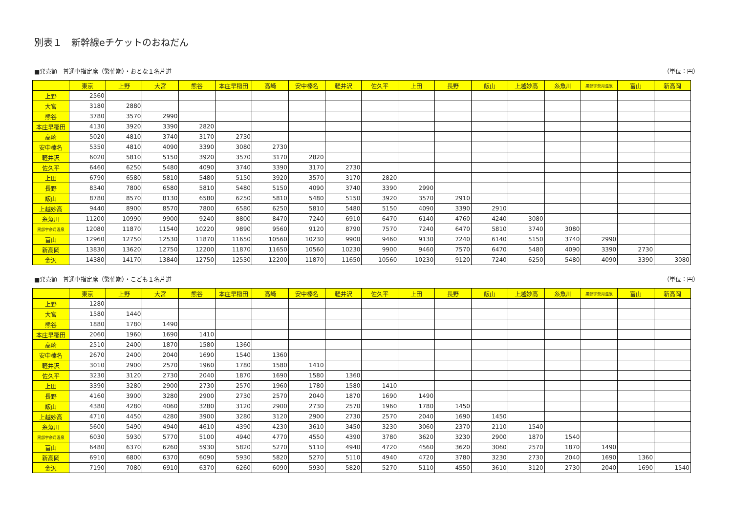別表１　新幹線eチケットのおねだん
■発売額　普通車指定席（繁忙期）・おとな１名片道 （単位：円）
| | 東京 | 上野 | 大宮 | 熊谷 | 本庄早稲田 | 高崎 | 安中榛名 | 軽井沢 | 佐久平 | 上田 | 長野 | 飯山 | 上越妙高 | 糸魚川 | 黒部宇奈月温泉 | 富山 | 新高岡 |
| --- | --- | --- | --- | --- | --- | --- | --- | --- | --- | --- | --- | --- | --- | --- | --- | --- | --- |
| 上野 | 2560 | | | | | | | | | | | | | | | | |
| 大宮 | 3180 | 2880 | | | | | | | | | | | | | | | |
| 熊谷 | 3780 | 3570 | 2990 | | | | | | | | | | | | | | |
| 本庄早稲田 | 4130 | 3920 | 3390 | 2820 | | | | | | | | | | | | | |
| 高崎 | 5020 | 4810 | 3740 | 3170 | 2730 | | | | | | | | | | | | |
| 安中榛名 | 5350 | 4810 | 4090 | 3390 | 3080 | 2730 | | | | | | | | | | | |
| 軽井沢 | 6020 | 5810 | 5150 | 3920 | 3570 | 3170 | 2820 | | | | | | | | | | |
| 佐久平 | 6460 | 6250 | 5480 | 4090 | 3740 | 3390 | 3170 | 2730 | | | | | | | | | |
| 上田 | 6790 | 6580 | 5810 | 5480 | 5150 | 3920 | 3570 | 3170 | 2820 | | | | | | | | |
| 長野 | 8340 | 7800 | 6580 | 5810 | 5480 | 5150 | 4090 | 3740 | 3390 | 2990 | | | | | | | |
| 飯山 | 8780 | 8570 | 8130 | 6580 | 6250 | 5810 | 5480 | 5150 | 3920 | 3570 | 2910 | | | | | | |
| 上越妙高 | 9440 | 8900 | 8570 | 7800 | 6580 | 6250 | 5810 | 5480 | 5150 | 4090 | 3390 | 2910 | | | | | |
| 糸魚川 | 11200 | 10990 | 9900 | 9240 | 8800 | 8470 | 7240 | 6910 | 6470 | 6140 | 4760 | 4240 | 3080 | | | | |
| 黒部宇奈月温泉 | 12080 | 11870 | 11540 | 10220 | 9890 | 9560 | 9120 | 8790 | 7570 | 7240 | 6470 | 5810 | 3740 | 3080 | | | |
| 富山 | 12960 | 12750 | 12530 | 11870 | 11650 | 10560 | 10230 | 9900 | 9460 | 9130 | 7240 | 6140 | 5150 | 3740 | 2990 | | |
| 新高岡 | 13830 | 13620 | 12750 | 12200 | 11870 | 11650 | 10560 | 10230 | 9900 | 9460 | 7570 | 6470 | 5480 | 4090 | 3390 | 2730 | |
| 金沢 | 14380 | 14170 | 13840 | 12750 | 12530 | 12200 | 11870 | 11650 | 10560 | 10230 | 9120 | 7240 | 6250 | 5480 | 4090 | 3390 | 3080 |
■発売額　普通車指定席（繁忙期）・こども１名片道 （単位：円）
| | 東京 | 上野 | 大宮 | 熊谷 | 本庄早稲田 | 高崎 | 安中榛名 | 軽井沢 | 佐久平 | 上田 | 長野 | 飯山 | 上越妙高 | 糸魚川 | 黒部宇奈月温泉 | 富山 | 新高岡 |
| --- | --- | --- | --- | --- | --- | --- | --- | --- | --- | --- | --- | --- | --- | --- | --- | --- | --- |
| 上野 | 1280 | | | | | | | | | | | | | | | | |
| 大宮 | 1580 | 1440 | | | | | | | | | | | | | | | |
| 熊谷 | 1880 | 1780 | 1490 | | | | | | | | | | | | | | |
| 本庄早稲田 | 2060 | 1960 | 1690 | 1410 | | | | | | | | | | | | | |
| 高崎 | 2510 | 2400 | 1870 | 1580 | 1360 | | | | | | | | | | | | |
| 安中榛名 | 2670 | 2400 | 2040 | 1690 | 1540 | 1360 | | | | | | | | | | | |
| 軽井沢 | 3010 | 2900 | 2570 | 1960 | 1780 | 1580 | 1410 | | | | | | | | | | |
| 佐久平 | 3230 | 3120 | 2730 | 2040 | 1870 | 1690 | 1580 | 1360 | | | | | | | | | |
| 上田 | 3390 | 3280 | 2900 | 2730 | 2570 | 1960 | 1780 | 1580 | 1410 | | | | | | | | |
| 長野 | 4160 | 3900 | 3280 | 2900 | 2730 | 2570 | 2040 | 1870 | 1690 | 1490 | | | | | | | |
| 飯山 | 4380 | 4280 | 4060 | 3280 | 3120 | 2900 | 2730 | 2570 | 1960 | 1780 | 1450 | | | | | | |
| 上越妙高 | 4710 | 4450 | 4280 | 3900 | 3280 | 3120 | 2900 | 2730 | 2570 | 2040 | 1690 | 1450 | | | | | |
| 糸魚川 | 5600 | 5490 | 4940 | 4610 | 4390 | 4230 | 3610 | 3450 | 3230 | 3060 | 2370 | 2110 | 1540 | | | | |
| 黒部宇奈月温泉 | 6030 | 5930 | 5770 | 5100 | 4940 | 4770 | 4550 | 4390 | 3780 | 3620 | 3230 | 2900 | 1870 | 1540 | | | |
| 富山 | 6480 | 6370 | 6260 | 5930 | 5820 | 5270 | 5110 | 4940 | 4720 | 4560 | 3620 | 3060 | 2570 | 1870 | 1490 | | |
| 新高岡 | 6910 | 6800 | 6370 | 6090 | 5930 | 5820 | 5270 | 5110 | 4940 | 4720 | 3780 | 3230 | 2730 | 2040 | 1690 | 1360 | |
| 金沢 | 7190 | 7080 | 6910 | 6370 | 6260 | 6090 | 5930 | 5820 | 5270 | 5110 | 4550 | 3610 | 3120 | 2730 | 2040 | 1690 | 1540 |